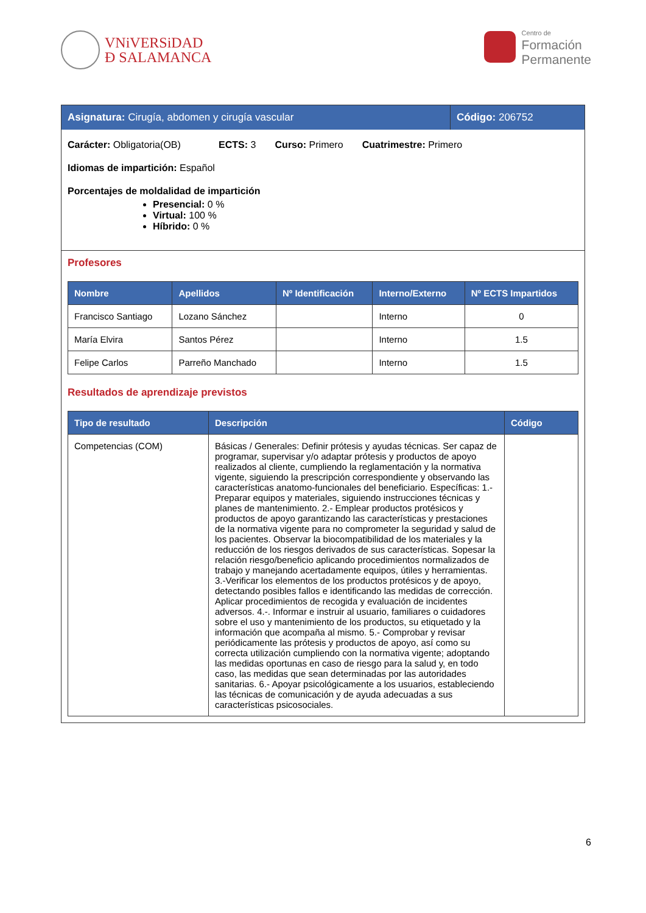VNiVERSiDAD
Ð SALAMANCA
Centro de
Formación
Permanente
Asignatura: Cirugía, abdomen y cirugía vascular
Código: 206752
Carácter: Obligatoria(OB) ECTS: 3 Curso: Primero Cuatrimestre: Primero
Idiomas de impartición: Español
Porcentajes de moldalidad de impartición
Presencial: 0 %
Virtual: 100 %
Híbrido: 0 %
Profesores
| Nombre | Apellidos | Nº Identificación | Interno/Externo | Nº ECTS Impartidos |
| --- | --- | --- | --- | --- |
| Francisco Santiago | Lozano Sánchez | | Interno | 0 |
| María Elvira | Santos Pérez | | Interno | 1.5 |
| Felipe Carlos | Parreño Manchado | | Interno | 1.5 |
Resultados de aprendizaje previstos
| Tipo de resultado | Descripción | Código |
| --- | --- | --- |
| Competencias (COM) | Básicas / Generales: Definir prótesis y ayudas técnicas. Ser capaz de programar, supervisar y/o adaptar prótesis y productos de apoyo realizados al cliente, cumpliendo la reglamentación y la normativa vigente, siguiendo la prescripción correspondiente y observando las características anatomo-funcionales del beneficiario. Específicas: 1.-Preparar equipos y materiales, siguiendo instrucciones técnicas y planes de mantenimiento. 2.- Emplear productos protésicos y productos de apoyo garantizando las características y prestaciones de la normativa vigente para no comprometer la seguridad y salud de los pacientes. Observar la biocompatibilidad de los materiales y la reducción de los riesgos derivados de sus características. Sopesar la relación riesgo/beneficio aplicando procedimientos normalizados de trabajo y manejando acertadamente equipos, útiles y herramientas. 3.-Verificar los elementos de los productos protésicos y de apoyo, detectando posibles fallos e identificando las medidas de corrección. Aplicar procedimientos de recogida y evaluación de incidentes adversos. 4.-. Informar e instruir al usuario, familiares o cuidadores sobre el uso y mantenimiento de los productos, su etiquetado y la información que acompaña al mismo. 5.- Comprobar y revisar periódicamente las prótesis y productos de apoyo, así como su correcta utilización cumpliendo con la normativa vigente; adoptando las medidas oportunas en caso de riesgo para la salud y, en todo caso, las medidas que sean determinadas por las autoridades sanitarias. 6.- Apoyar psicológicamente a los usuarios, estableciendo las técnicas de comunicación y de ayuda adecuadas a sus características psicosociales. | |
6